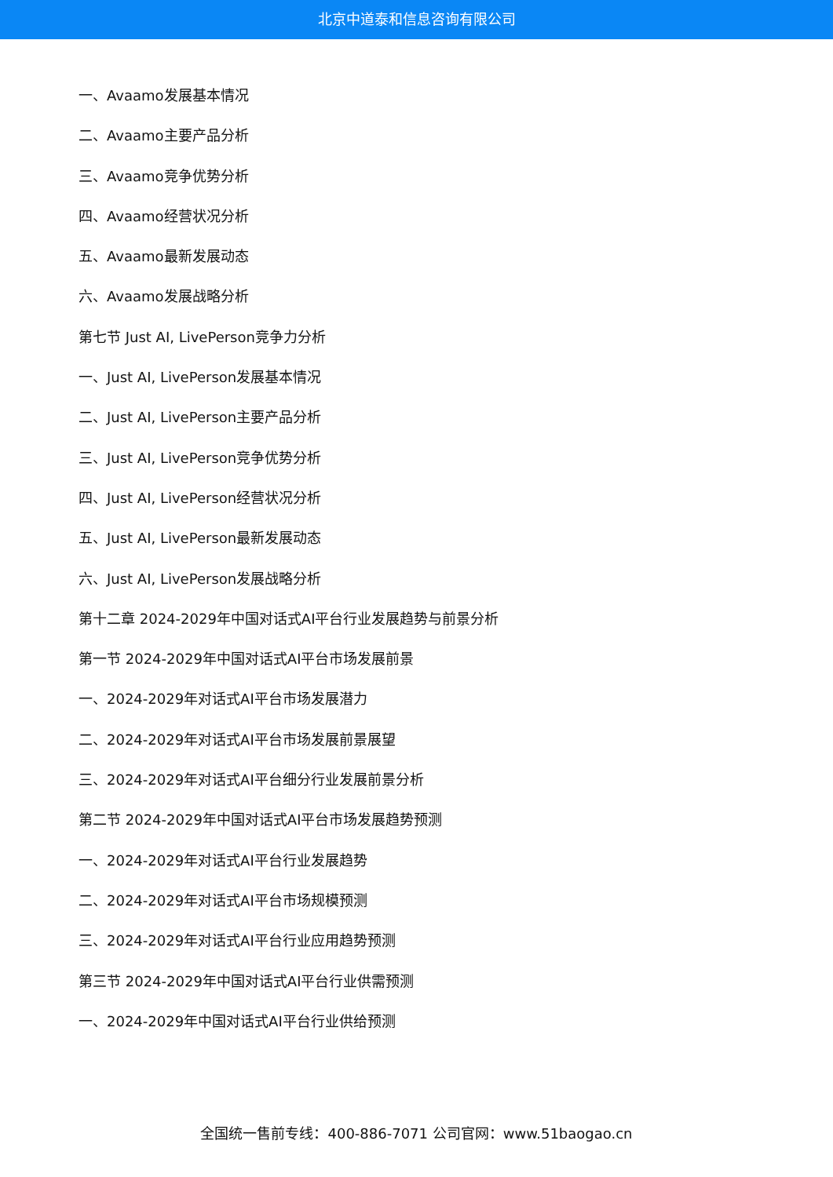北京中道泰和信息咨询有限公司
一、Avaamo发展基本情况
二、Avaamo主要产品分析
三、Avaamo竞争优势分析
四、Avaamo经营状况分析
五、Avaamo最新发展动态
六、Avaamo发展战略分析
第七节 Just AI, LivePerson竞争力分析
一、Just AI, LivePerson发展基本情况
二、Just AI, LivePerson主要产品分析
三、Just AI, LivePerson竞争优势分析
四、Just AI, LivePerson经营状况分析
五、Just AI, LivePerson最新发展动态
六、Just AI, LivePerson发展战略分析
第十二章 2024-2029年中国对话式AI平台行业发展趋势与前景分析
第一节 2024-2029年中国对话式AI平台市场发展前景
一、2024-2029年对话式AI平台市场发展潜力
二、2024-2029年对话式AI平台市场发展前景展望
三、2024-2029年对话式AI平台细分行业发展前景分析
第二节 2024-2029年中国对话式AI平台市场发展趋势预测
一、2024-2029年对话式AI平台行业发展趋势
二、2024-2029年对话式AI平台市场规模预测
三、2024-2029年对话式AI平台行业应用趋势预测
第三节 2024-2029年中国对话式AI平台行业供需预测
一、2024-2029年中国对话式AI平台行业供给预测
全国统一售前专线：400-886-7071 公司官网：www.51baogao.cn